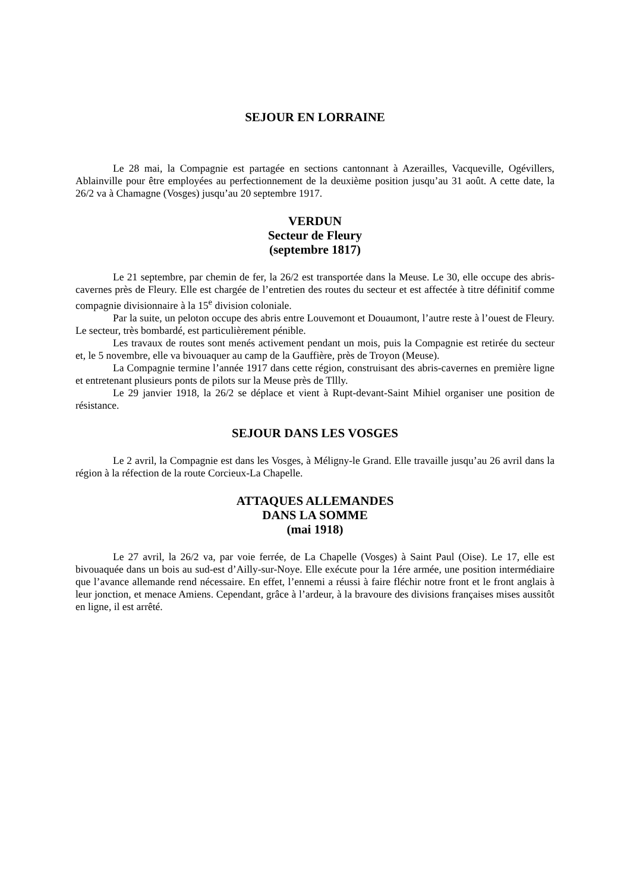SEJOUR EN LORRAINE
Le 28 mai, la Compagnie est partagée en sections cantonnant à Azerailles, Vacqueville, Ogévillers, Ablainville pour être employées au perfectionnement de la deuxième position jusqu’au 31 août. A cette date, la 26/2 va à Chamagne (Vosges) jusqu’au 20 septembre 1917.
VERDUN
Secteur de Fleury
(septembre 1817)
Le 21 septembre, par chemin de fer, la 26/2 est transportée dans la Meuse. Le 30, elle occupe des abris-cavernes près de Fleury. Elle est chargée de l’entretien des routes du secteur et est affectée à titre définitif comme compagnie divisionnaire à la 15<sup>e</sup> division coloniale.
Par la suite, un peloton occupe des abris entre Louvemont et Douaumont, l’autre reste à l’ouest de Fleury. Le secteur, très bombardé, est particulièrement pénible.
Les travaux de routes sont menés activement pendant un mois, puis la Compagnie est retirée du secteur et, le 5 novembre, elle va bivouaquer au camp de la Gauffière, près de Troyon (Meuse).
La Compagnie termine l’année 1917 dans cette région, construisant des abris-cavernes en première ligne et entretenant plusieurs ponts de pilots sur la Meuse près de Tllly.
Le 29 janvier 1918, la 26/2 se déplace et vient à Rupt-devant-Saint Mihiel organiser une position de résistance.
SEJOUR DANS LES VOSGES
Le 2 avril, la Compagnie est dans les Vosges, à Méligny-le Grand. Elle travaille jusqu’au 26 avril dans la région à la réfection de la route Corcieux-La Chapelle.
ATTAQUES ALLEMANDES
DANS LA SOMME
(mai 1918)
Le 27 avril, la 26/2 va, par voie ferrée, de La Chapelle (Vosges) à Saint Paul (Oise). Le 17, elle est bivouaquée dans un bois au sud-est d’Ailly-sur-Noye. Elle exécute pour la 1ére armée, une position intermédiaire que l’avance allemande rend nécessaire. En effet, l’ennemi a réussi à faire fléchir notre front et le front anglais à leur jonction, et menace Amiens. Cependant, grâce à l’ardeur, à la bravoure des divisions françaises mises aussitôt en ligne, il est arrêté.